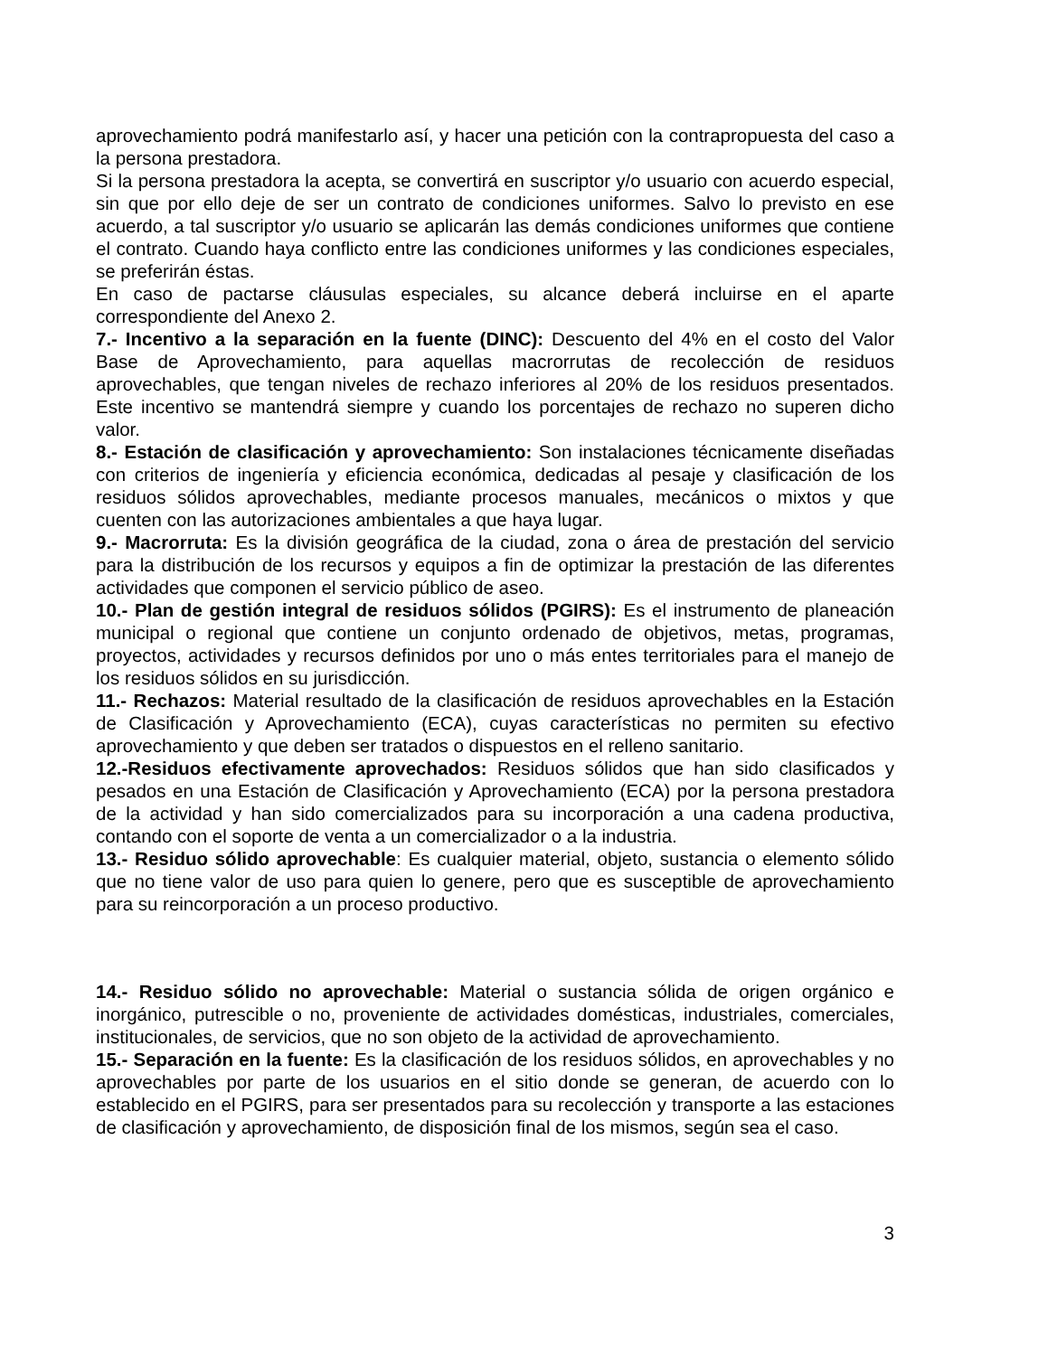aprovechamiento podrá manifestarlo así, y hacer una petición con la contrapropuesta del caso a la persona prestadora.
Si la persona prestadora la acepta, se convertirá en suscriptor y/o usuario con acuerdo especial, sin que por ello deje de ser un contrato de condiciones uniformes. Salvo lo previsto en ese acuerdo, a tal suscriptor y/o usuario se aplicarán las demás condiciones uniformes que contiene el contrato. Cuando haya conflicto entre las condiciones uniformes y las condiciones especiales, se preferirán éstas.
En caso de pactarse cláusulas especiales, su alcance deberá incluirse en el aparte correspondiente del Anexo 2.
7.- Incentivo a la separación en la fuente (DINC): Descuento del 4% en el costo del Valor Base de Aprovechamiento, para aquellas macrorrutas de recolección de residuos aprovechables, que tengan niveles de rechazo inferiores al 20% de los residuos presentados. Este incentivo se mantendrá siempre y cuando los porcentajes de rechazo no superen dicho valor.
8.- Estación de clasificación y aprovechamiento: Son instalaciones técnicamente diseñadas con criterios de ingeniería y eficiencia económica, dedicadas al pesaje y clasificación de los residuos sólidos aprovechables, mediante procesos manuales, mecánicos o mixtos y que cuenten con las autorizaciones ambientales a que haya lugar.
9.- Macrorruta: Es la división geográfica de la ciudad, zona o área de prestación del servicio para la distribución de los recursos y equipos a fin de optimizar la prestación de las diferentes actividades que componen el servicio público de aseo.
10.- Plan de gestión integral de residuos sólidos (PGIRS): Es el instrumento de planeación municipal o regional que contiene un conjunto ordenado de objetivos, metas, programas, proyectos, actividades y recursos definidos por uno o más entes territoriales para el manejo de los residuos sólidos en su jurisdicción.
11.- Rechazos: Material resultado de la clasificación de residuos aprovechables en la Estación de Clasificación y Aprovechamiento (ECA), cuyas características no permiten su efectivo aprovechamiento y que deben ser tratados o dispuestos en el relleno sanitario.
12.-Residuos efectivamente aprovechados: Residuos sólidos que han sido clasificados y pesados en una Estación de Clasificación y Aprovechamiento (ECA) por la persona prestadora de la actividad y han sido comercializados para su incorporación a una cadena productiva, contando con el soporte de venta a un comercializador o a la industria.
13.- Residuo sólido aprovechable: Es cualquier material, objeto, sustancia o elemento sólido que no tiene valor de uso para quien lo genere, pero que es susceptible de aprovechamiento para su reincorporación a un proceso productivo.
14.- Residuo sólido no aprovechable: Material o sustancia sólida de origen orgánico e inorgánico, putrescible o no, proveniente de actividades domésticas, industriales, comerciales, institucionales, de servicios, que no son objeto de la actividad de aprovechamiento.
15.- Separación en la fuente: Es la clasificación de los residuos sólidos, en aprovechables y no aprovechables por parte de los usuarios en el sitio donde se generan, de acuerdo con lo establecido en el PGIRS, para ser presentados para su recolección y transporte a las estaciones de clasificación y aprovechamiento, de disposición final de los mismos, según sea el caso.
3